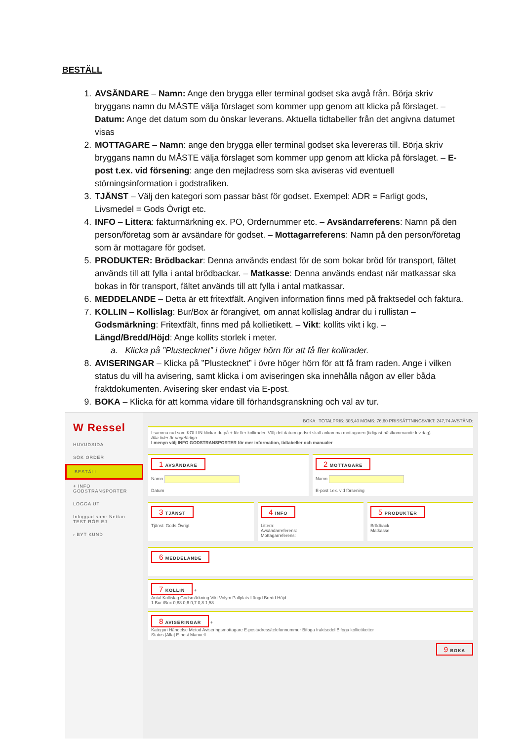BESTÄLL
1. AVSÄNDARE – Namn: Ange den brygga eller terminal godset ska avgå från. Börja skriv bryggans namn du MÅSTE välja förslaget som kommer upp genom att klicka på förslaget. – Datum: Ange det datum som du önskar leverans. Aktuella tidtabeller från det angivna datumet visas
2. MOTTAGARE – Namn: ange den brygga eller terminal godset ska levereras till. Börja skriv bryggans namn du MÅSTE välja förslaget som kommer upp genom att klicka på förslaget. – E-post t.ex. vid försening: ange den mejladress som ska aviseras vid eventuell störningsinformation i godstrafiken.
3. TJÄNST – Välj den kategori som passar bäst för godset. Exempel: ADR = Farligt gods, Livsmedel = Gods Övrigt etc.
4. INFO – Littera: fakturmärkning ex. PO, Ordernummer etc. – Avsändarreferens: Namn på den person/företag som är avsändare för godset. – Mottagarreferens: Namn på den person/företag som är mottagare för godset.
5. PRODUKTER: Brödbackar: Denna används endast för de som bokar bröd för transport, fältet används till att fylla i antal brödbackar. – Matkasse: Denna används endast när matkassar ska bokas in för transport, fältet används till att fylla i antal matkassar.
6. MEDDELANDE – Detta är ett fritextfält. Angiven information finns med på fraktsedel och faktura.
7. KOLLIN – Kollislag: Bur/Box är förangivet, om annat kollislag ändrar du i rullistan – Godsmärkning: Fritextfält, finns med på kollietikett. – Vikt: kollits vikt i kg. – Längd/Bredd/Höjd: Ange kollits storlek i meter.
a. Klicka på ”Plustecknet” i övre höger hörn för att få fler kollirader.
8. AVISERINGAR – Klicka på ”Plustecknet” i övre höger hörn för att få fram raden. Ange i vilken status du vill ha avisering, samt klicka i om aviseringen ska innehålla någon av eller båda fraktdokumenten. Avisering sker endast via E-post.
9. BOKA – Klicka för att komma vidare till förhandsgranskning och val av tur.
W Ressel
HUVUDSIDA
SÖK ORDER
BESTÄLL
+ INFO GODSTRANSPORTER
LOGGA UT
Inloggad som: Nettan TEST RÖR EJ
› BYT KUND
BOKA TOTALPRIS: 306,40 MOMS: 76,60 PRISSÄTTNINGSVIKT: 247,74 AVSTÅND:
I samma rad som KOLLIN klickar du på + för fler kollirader. Välj det datum godset skall ankomma mottagaren (tidigast nästkommande lev.dag)
Alla tider är ungefärliga
I menyn välj INFO GODSTRANSPORTER för mer information, tidtabeller och manualer
1 AVSÄNDARE
Namn
Datum
2 MOTTAGARE
Namn
E-post t.ex. vid försening
3 TJÄNST
Tjänst: Gods Övrigt
4 INFO
Littera:
Avsändarreferens:
Mottagarreferens:
5 PRODUKTER
Brödback
Matkasse
6 MEDDELANDE
7 KOLLIN +
Antal Kollislag Godsmärkning Vikt Volym Pallplats Längd Bredd Höjd
1 Bur /Box 0,88 0,6 0,7 0,8 1,58
8 AVISERINGAR +
Kategori Händelse Metod Aviseringsmottagare E-postadress/telefonnummer Bifoga fraktsedel Bifoga kollietiketter
Status [Alla] E-post Manuell
9 BOKA